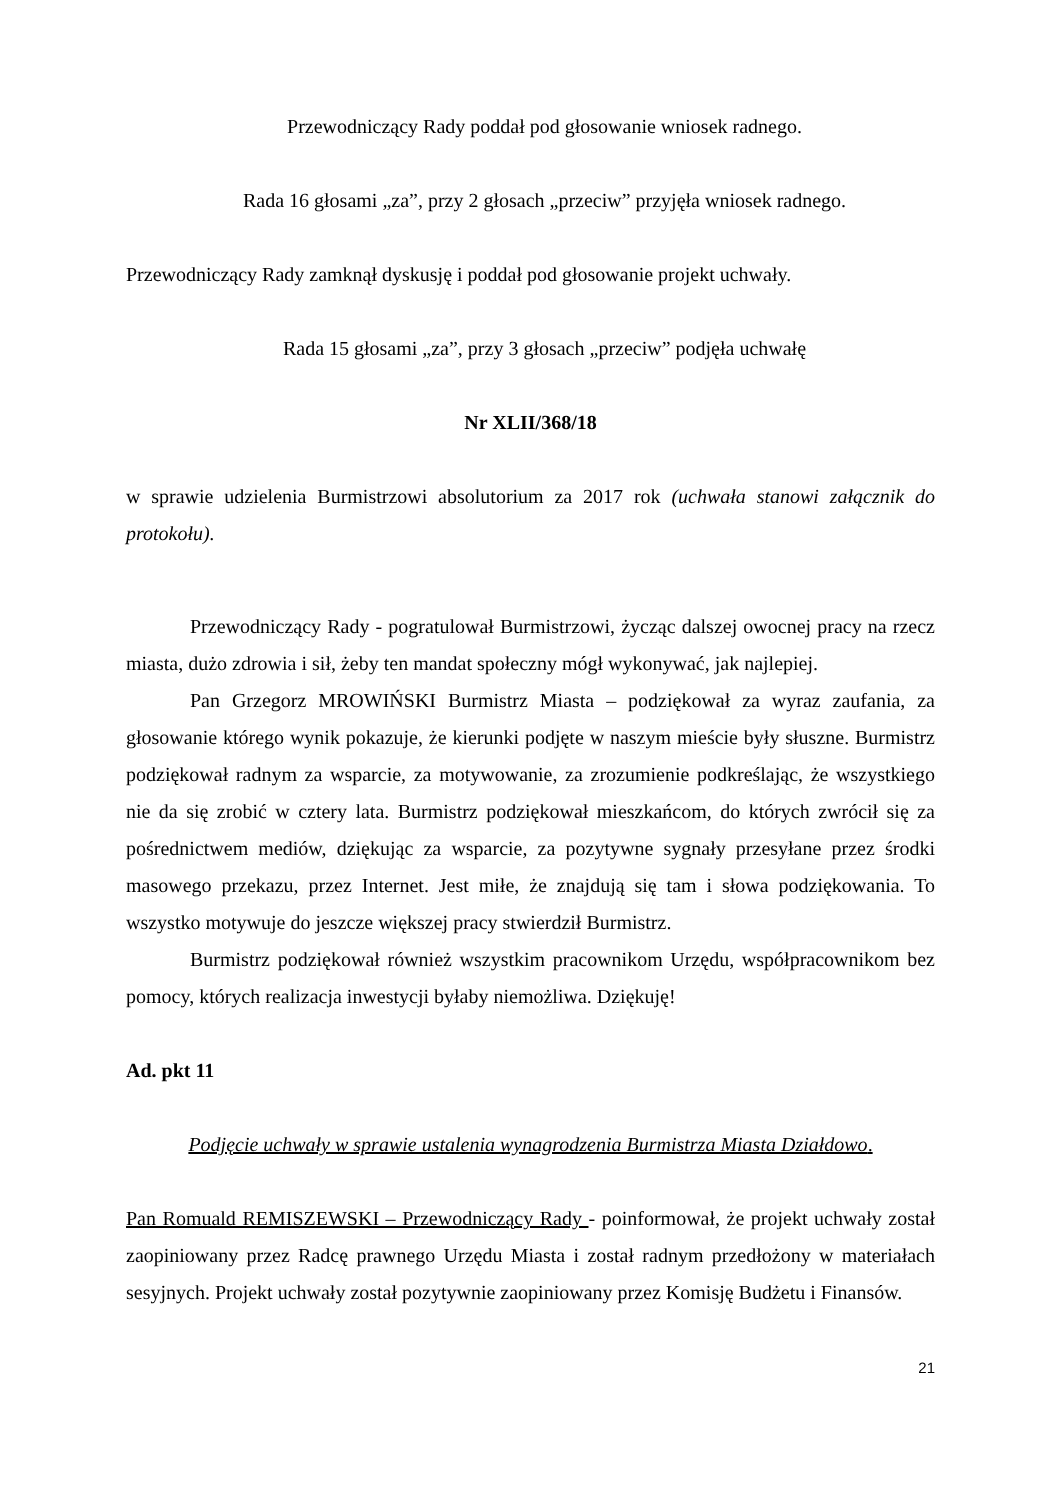Przewodniczący Rady poddał pod głosowanie wniosek radnego.
Rada 16 głosami „za”, przy 2 głosach „przeciw” przyjęła wniosek radnego.
Przewodniczący Rady zamknął dyskusję i poddał pod głosowanie projekt uchwały.
Rada 15 głosami „za”, przy 3 głosach „przeciw” podjęła uchwałę
Nr XLII/368/18
w sprawie udzielenia Burmistrzowi absolutorium za 2017 rok (uchwała stanowi załącznik do protokołu).
Przewodniczący Rady - pogratulował Burmistrzowi, życząc dalszej owocnej pracy na rzecz miasta, dużo zdrowia i sił, żeby ten mandat społeczny mógł wykonywać, jak najlepiej.
Pan Grzegorz MROWIŃSKI Burmistrz Miasta – podziękował za wyraz zaufania, za głosowanie którego wynik pokazuje, że kierunki podjęte w naszym mieście były słuszne. Burmistrz podziękował radnym za wsparcie, za motywowanie, za zrozumienie podkreślając, że wszystkiego nie da się zrobić w cztery lata. Burmistrz podziękował mieszkańcom, do których zwrócił się za pośrednictwem mediów, dziękując za wsparcie, za pozytywne sygnały przesyłane przez środki masowego przekazu, przez Internet. Jest miłe, że znajdują się tam i słowa podziękowania. To wszystko motywuje do jeszcze większej pracy stwierdził Burmistrz.
Burmistrz podziękował również wszystkim pracownikom Urzędu, współpracownikom bez pomocy, których realizacja inwestycji byłaby niemożliwa. Dziękuję!
Ad. pkt 11
Podjęcie uchwały w sprawie ustalenia wynagrodzenia Burmistrza Miasta Działdowo.
Pan Romuald REMISZEWSKI – Przewodniczący Rady - poinformował, że projekt uchwały został zaopiniowany przez Radcę prawnego Urzędu Miasta i został radnym przedłożony w materiałach sesyjnych. Projekt uchwały został pozytywnie zaopiniowany przez Komisję Budżetu i Finansów.
21